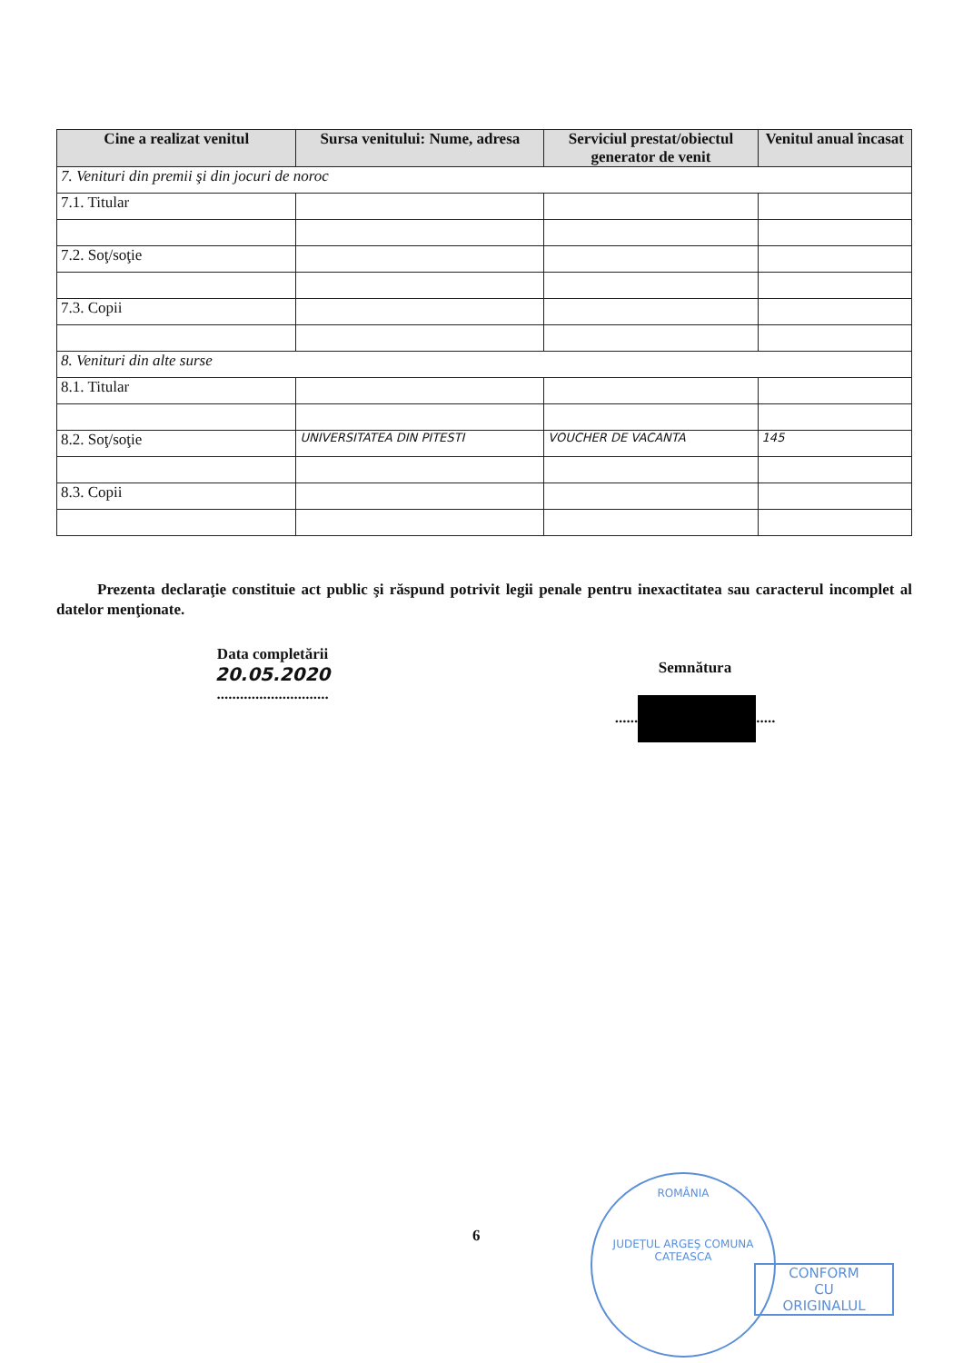| Cine a realizat venitul | Sursa venitului: Nume, adresa | Serviciul prestat/obiectul generator de venit | Venitul anual încasat |
| --- | --- | --- | --- |
| 7. Venituri din premii şi din jocuri de noroc | | | |
| 7.1. Titular | | | |
| 7.2. Soţ/soţie | | | |
| 7.3. Copii | | | |
| 8. Venituri din alte surse | | | |
| 8.1. Titular | | | |
| 8.2. Soţ/soţie | UNIVERSITATEA DIN PITESTI | VOUCHER DE VACANTA | 145 |
| 8.3. Copii | | | |
Prezenta declaraţie constituie act public şi răspund potrivit legii penale pentru inexactitatea sau caracterul incomplet al datelor menţionate.
Data completării
20.05.2020
.............................
Semnătura
...... .....
6
ROMÂNIA
JUDEŢUL ARGEŞ COMUNA CATEASCA
CONFORM
CU
ORIGINALUL